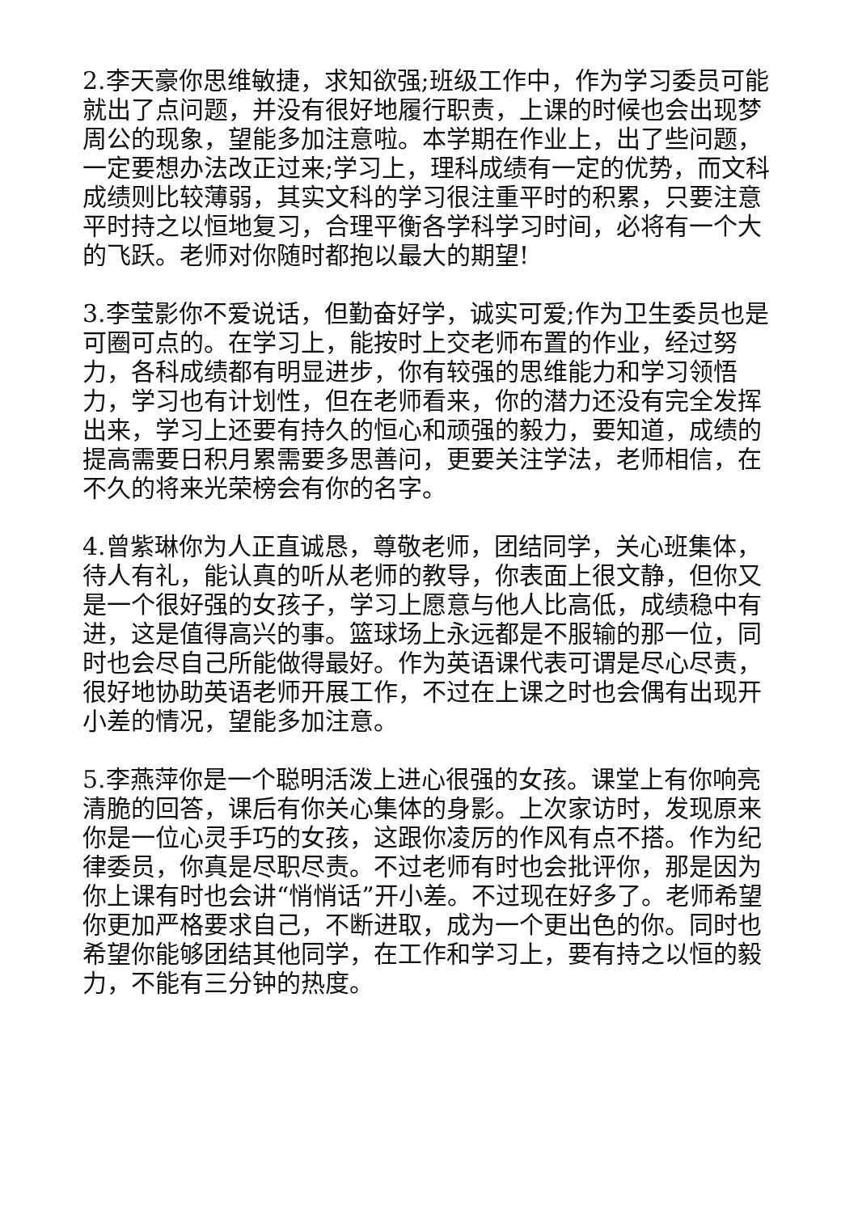2.李天豪你思维敏捷，求知欲强;班级工作中，作为学习委员可能就出了点问题，并没有很好地履行职责，上课的时候也会出现梦周公的现象，望能多加注意啦。本学期在作业上，出了些问题，一定要想办法改正过来;学习上，理科成绩有一定的优势，而文科成绩则比较薄弱，其实文科的学习很注重平时的积累，只要注意平时持之以恒地复习，合理平衡各学科学习时间，必将有一个大的飞跃。老师对你随时都抱以最大的期望!
3.李莹影你不爱说话，但勤奋好学，诚实可爱;作为卫生委员也是可圈可点的。在学习上，能按时上交老师布置的作业，经过努力，各科成绩都有明显进步，你有较强的思维能力和学习领悟力，学习也有计划性，但在老师看来，你的潜力还没有完全发挥出来，学习上还要有持久的恒心和顽强的毅力，要知道，成绩的提高需要日积月累需要多思善问，更要关注学法，老师相信，在不久的将来光荣榜会有你的名字。
4.曾紫琳你为人正直诚恳，尊敬老师，团结同学，关心班集体，待人有礼，能认真的听从老师的教导，你表面上很文静，但你又是一个很好强的女孩子，学习上愿意与他人比高低，成绩稳中有进，这是值得高兴的事。篮球场上永远都是不服输的那一位，同时也会尽自己所能做得最好。作为英语课代表可谓是尽心尽责，很好地协助英语老师开展工作，不过在上课之时也会偶有出现开小差的情况，望能多加注意。
5.李燕萍你是一个聪明活泼上进心很强的女孩。课堂上有你响亮清脆的回答，课后有你关心集体的身影。上次家访时，发现原来你是一位心灵手巧的女孩，这跟你凌厉的作风有点不搭。作为纪律委员，你真是尽职尽责。不过老师有时也会批评你，那是因为你上课有时也会讲“悄悄话”开小差。不过现在好多了。老师希望你更加严格要求自己，不断进取，成为一个更出色的你。同时也希望你能够团结其他同学，在工作和学习上，要有持之以恒的毅力，不能有三分钟的热度。